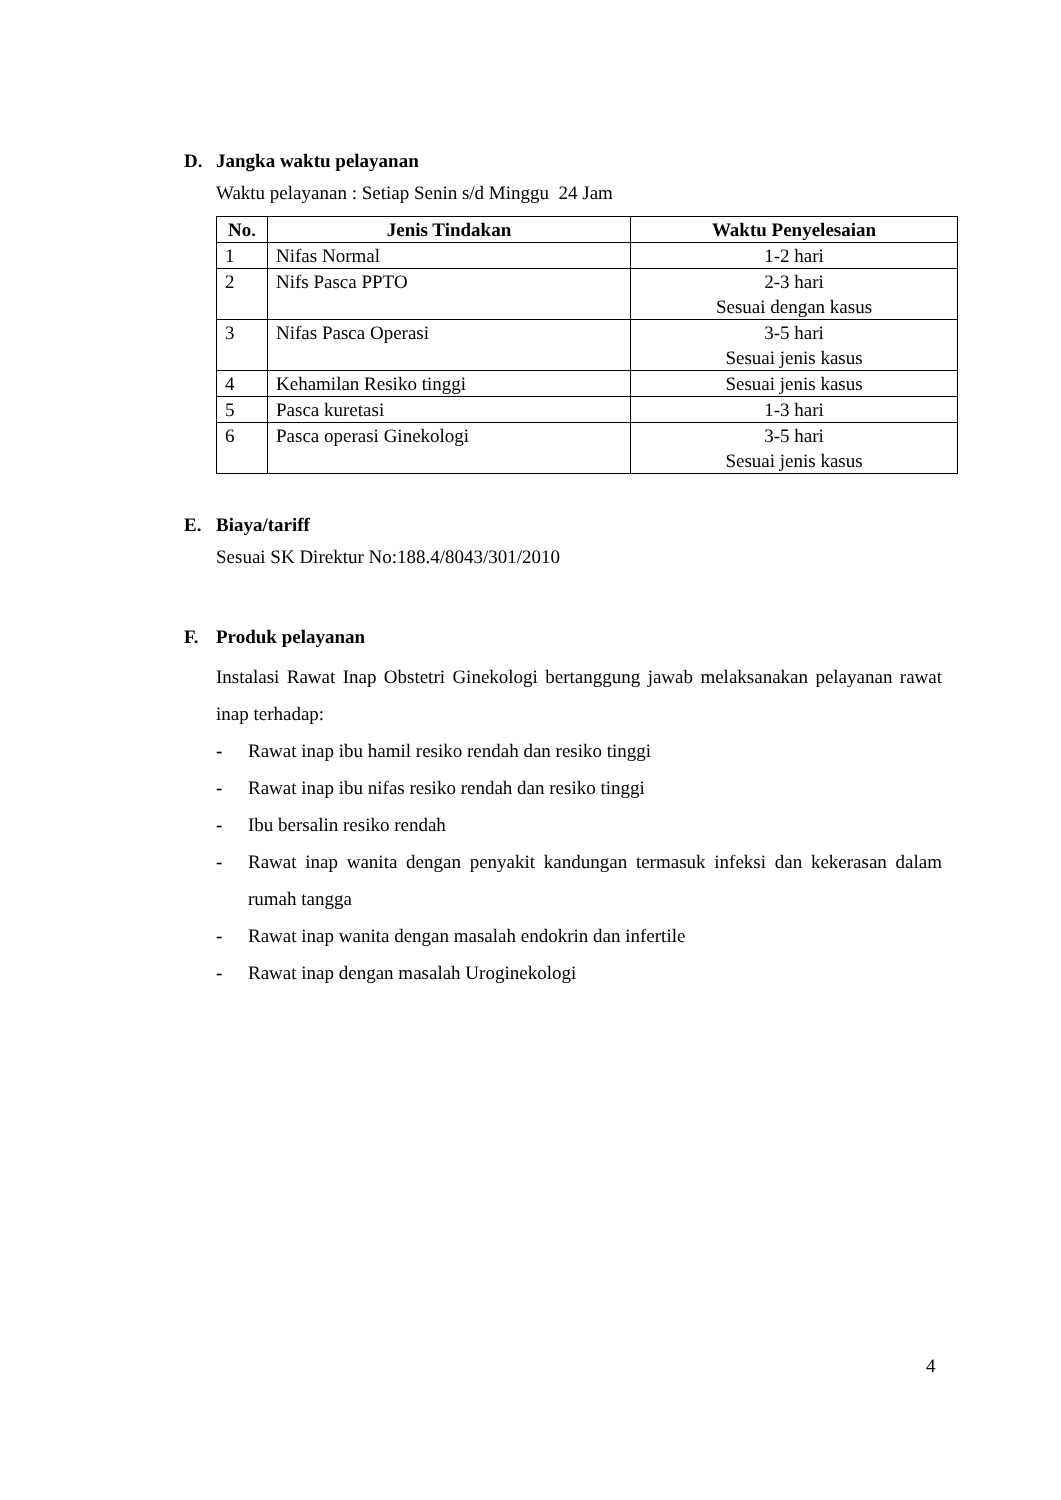D. Jangka waktu pelayanan
Waktu pelayanan : Setiap Senin s/d Minggu 24 Jam
| No. | Jenis Tindakan | Waktu Penyelesaian |
| --- | --- | --- |
| 1 | Nifas Normal | 1-2 hari |
| 2 | Nifs Pasca PPTO | 2-3 hari Sesuai dengan kasus |
| 3 | Nifas Pasca Operasi | 3-5 hari Sesuai jenis kasus |
| 4 | Kehamilan Resiko tinggi | Sesuai jenis kasus |
| 5 | Pasca kuretasi | 1-3 hari |
| 6 | Pasca operasi Ginekologi | 3-5 hari Sesuai jenis kasus |
E. Biaya/tariff
Sesuai SK Direktur No:188.4/8043/301/2010
F. Produk pelayanan
Instalasi Rawat Inap Obstetri Ginekologi bertanggung jawab melaksanakan pelayanan rawat inap terhadap:
- Rawat inap ibu hamil resiko rendah dan resiko tinggi
- Rawat inap ibu nifas resiko rendah dan resiko tinggi
- Ibu bersalin resiko rendah
- Rawat inap wanita dengan penyakit kandungan termasuk infeksi dan kekerasan dalam rumah tangga
- Rawat inap wanita dengan masalah endokrin dan infertile
- Rawat inap dengan masalah Uroginekologi
4